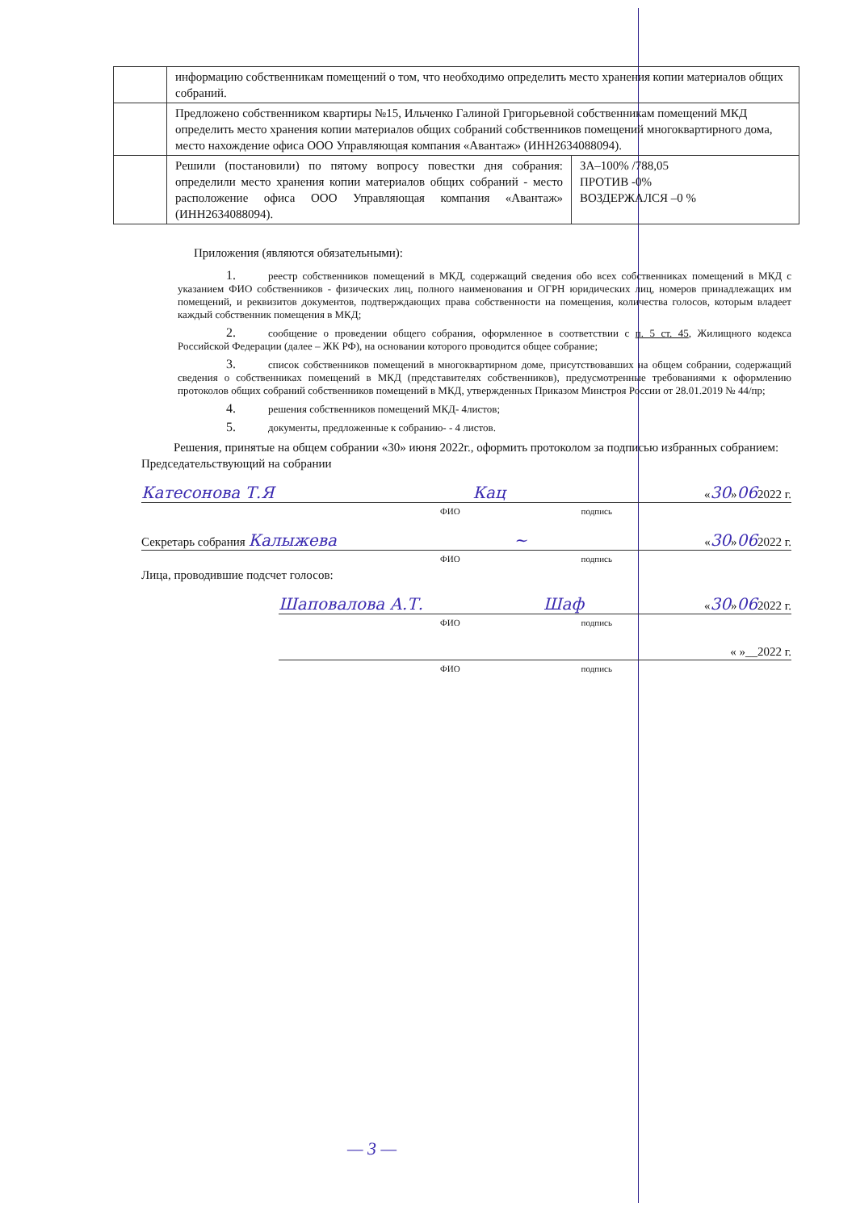| | информацию собственникам помещений о том, что необходимо определить место хранения копии материалов общих собраний. | |
| | Предложено собственником квартиры №15, Ильченко Галиной Григорьевной собственникам помещений МКД определить место хранения копии материалов общих собраний собственников помещений многоквартирного дома, место нахождение офиса ООО Управляющая компания «Авантаж» (ИНН2634088094). | |
| | Решили (постановили) по пятому вопросу повестки дня собрания: определили место хранения копии материалов общих собраний - место расположение офиса ООО Управляющая компания «Авантаж» (ИНН2634088094). | ЗА–100% /788,05 ПРОТИВ -0% ВОЗДЕРЖАЛСЯ –0 % |
Приложения (являются обязательными):
1. реестр собственников помещений в МКД, содержащий сведения обо всех собственниках помещений в МКД с указанием ФИО собственников - физических лиц, полного наименования и ОГРН юридических лиц, номеров принадлежащих им помещений, и реквизитов документов, подтверждающих права собственности на помещения, количества голосов, которым владеет каждый собственник помещения в МКД;
2. сообщение о проведении общего собрания, оформленное в соответствии с п. 5 ст. 45, Жилищного кодекса Российской Федерации (далее – ЖК РФ), на основании которого проводится общее собрание;
3. список собственников помещений в многоквартирном доме, присутствовавших на общем собрании, содержащий сведения о собственниках помещений в МКД (представителях собственников), предусмотренные требованиями к оформлению протоколов общих собраний собственников помещений в МКД, утвержденных Приказом Минстроя России от 28.01.2019 № 44/пр;
4. решения собственников помещений МКД- 4листов;
5. документы, предложенные к собранию- - 4 листов.
Решения, принятые на общем собрании «30» июня 2022г., оформить протоколом за подписью избранных собранием:
Председательствующий на собрании
Катесонова Т.Я Кац «30»062022 г.
ФИО подпись
Секретарь собрания Калыжева ~ «30»062022 г.
ФИО подпись
Лица, проводившие подсчет голосов:
Шаповалова А.Т. Шаф «30»062022 г.
ФИО подпись
« »__2022 г.
ФИО подпись
— 3 —